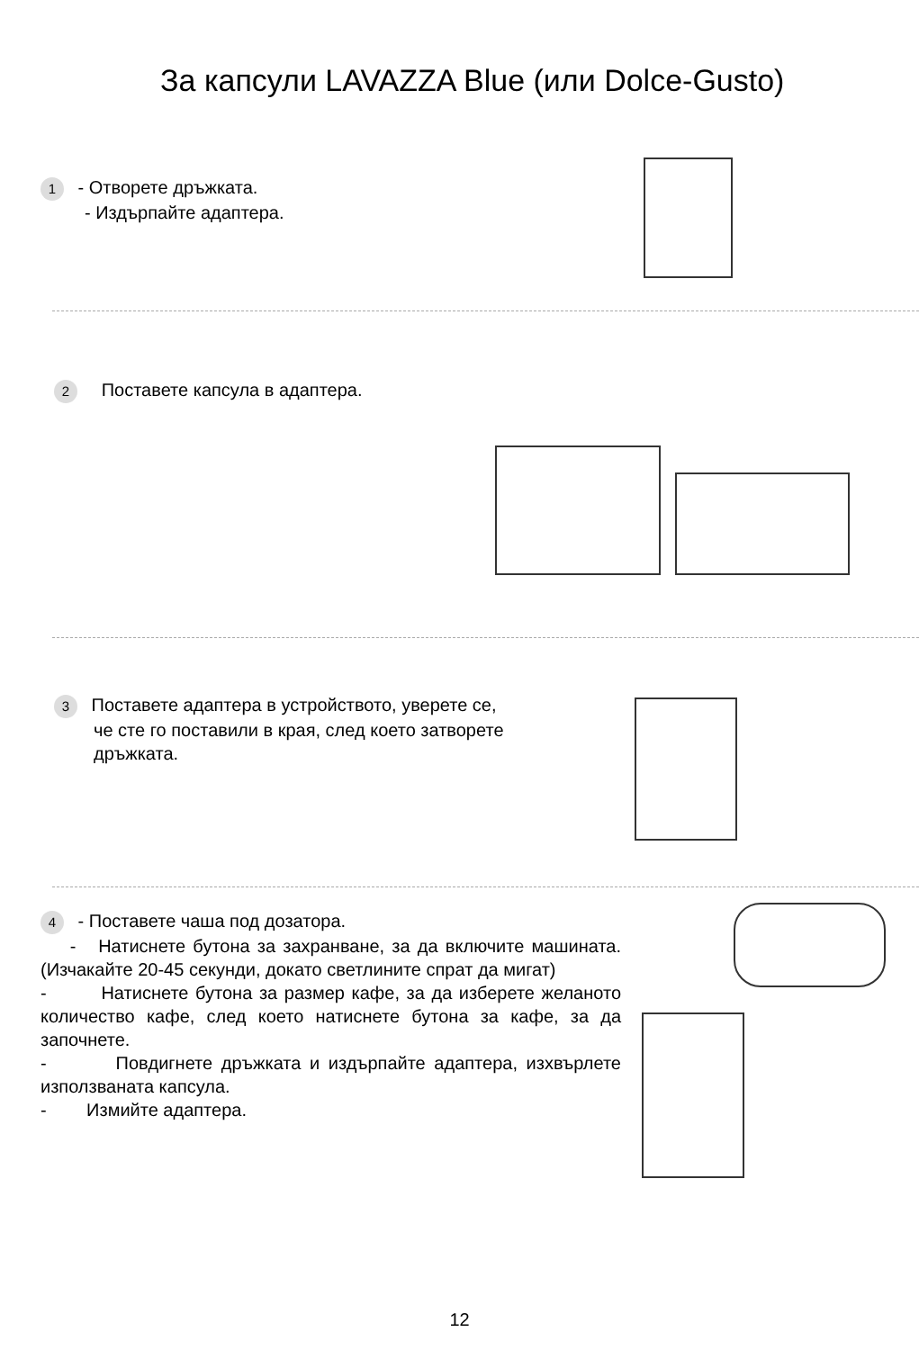За капсули LAVAZZA Blue (или Dolce-Gusto)
1 - Отворете дръжката.
- Издърпайте адаптера.
2 Поставете капсула в адаптера.
3 Поставете адаптера в устройството, уверете се,
че сте го поставили в края, след което затворете
дръжката.
4 - Поставете чаша под дозатора.
- Натиснете бутона за захранване, за да включите машината. (Изчакайте 20-45 секунди, докато светлините спрат да мигат)
- Натиснете бутона за размер кафе, за да изберете желаното количество кафе, след което натиснете бутона за кафе, за да започнете.
- Повдигнете дръжката и издърпайте адаптера, изхвърлете използваната капсула.
- Измийте адаптера.
12